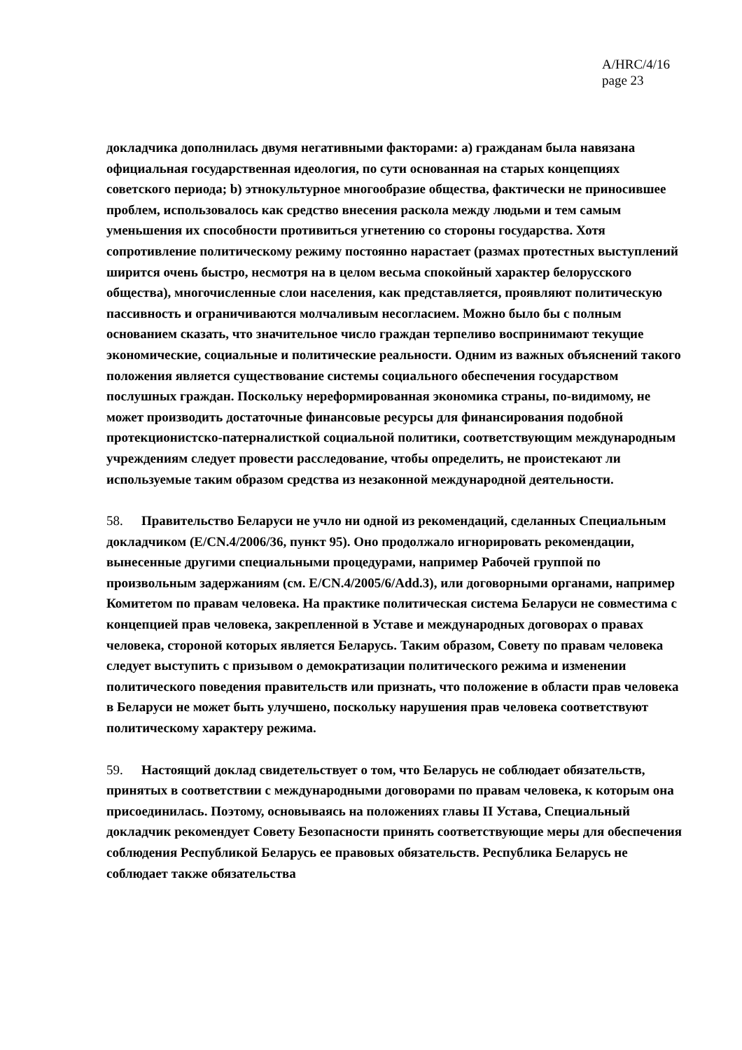A/HRC/4/16
page 23
докладчика дополнилась двумя негативными факторами: a) гражданам была навязана официальная государственная идеология, по сути основанная на старых концепциях советского периода; b) этнокультурное многообразие общества, фактически не приносившее проблем, использовалось как средство внесения раскола между людьми и тем самым уменьшения их способности противиться угнетению со стороны государства. Хотя сопротивление политическому режиму постоянно нарастает (размах протестных выступлений ширится очень быстро, несмотря на в целом весьма спокойный характер белорусского общества), многочисленные слои населения, как представляется, проявляют политическую пассивность и ограничиваются молчаливым несогласием. Можно было бы с полным основанием сказать, что значительное число граждан терпеливо воспринимают текущие экономические, социальные и политические реальности. Одним из важных объяснений такого положения является существование системы социального обеспечения государством послушных граждан. Поскольку нереформированная экономика страны, по-видимому, не может производить достаточные финансовые ресурсы для финансирования подобной протекционистско-патерналисткой социальной политики, соответствующим международным учреждениям следует провести расследование, чтобы определить, не проистекают ли используемые таким образом средства из незаконной международной деятельности.
58. Правительство Беларуси не учло ни одной из рекомендаций, сделанных Специальным докладчиком (E/CN.4/2006/36, пункт 95). Оно продолжало игнорировать рекомендации, вынесенные другими специальными процедурами, например Рабочей группой по произвольным задержаниям (см. E/CN.4/2005/6/Add.3), или договорными органами, например Комитетом по правам человека. На практике политическая система Беларуси не совместима с концепцией прав человека, закрепленной в Уставе и международных договорах о правах человека, стороной которых является Беларусь. Таким образом, Совету по правам человека следует выступить с призывом о демократизации политического режима и изменении политического поведения правительств или признать, что положение в области прав человека в Беларуси не может быть улучшено, поскольку нарушения прав человека соответствуют политическому характеру режима.
59. Настоящий доклад свидетельствует о том, что Беларусь не соблюдает обязательств, принятых в соответствии с международными договорами по правам человека, к которым она присоединилась. Поэтому, основываясь на положениях главы II Устава, Специальный докладчик рекомендует Совету Безопасности принять соответствующие меры для обеспечения соблюдения Республикой Беларусь ее правовых обязательств. Республика Беларусь не соблюдает также обязательства